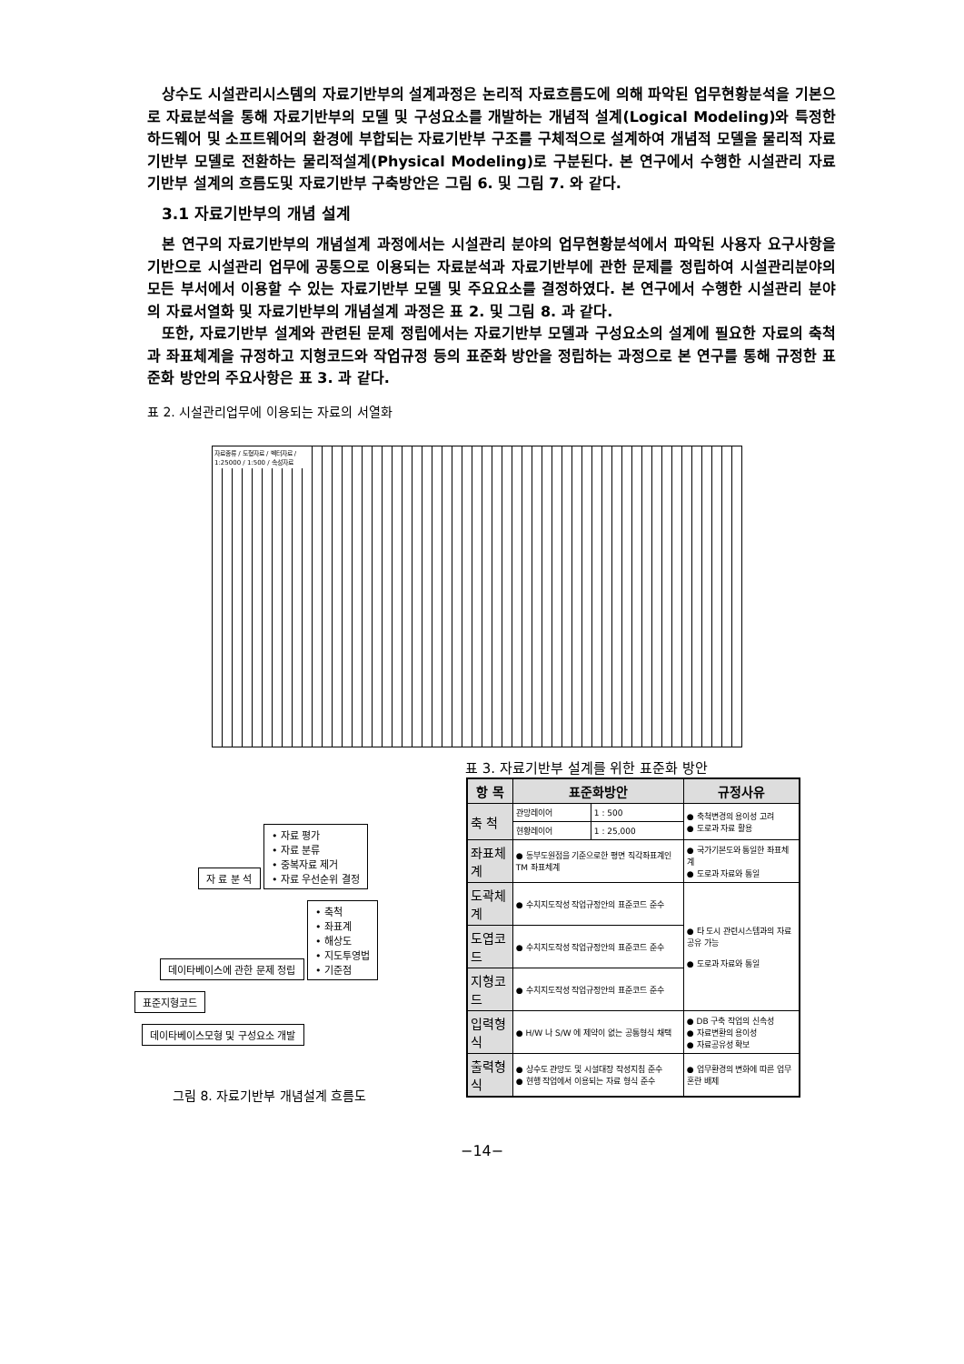상수도 시설관리시스템의 자료기반부의 설계과정은 논리적 자료흐름도에 의해 파악된 업무현황분석을 기본으로 자료분석을 통해 자료기반부의 모델 및 구성요소를 개발하는 개념적 설계(Logical Modeling)와 특정한 하드웨어 및 소프트웨어의 환경에 부합되는 자료기반부 구조를 구체적으로 설계하여 개념적 모델을 물리적 자료기반부 모델로 전환하는 물리적설계(Physical Modeling)로 구분된다. 본 연구에서 수행한 시설관리 자료기반부 설계의 흐름도및 자료기반부 구축방안은 그림 6. 및 그림 7. 와 같다.
3.1 자료기반부의 개념 설계
본 연구의 자료기반부의 개념설계 과정에서는 시설관리 분야의 업무현황분석에서 파악된 사용자 요구사항을 기반으로 시설관리 업무에 공통으로 이용되는 자료분석과 자료기반부에 관한 문제를 정립하여 시설관리분야의 모든 부서에서 이용할 수 있는 자료기반부 모델 및 주요요소를 결정하였다. 본 연구에서 수행한 시설관리 분야의 자료서열화 및 자료기반부의 개념설계 과정은 표 2. 및 그림 8. 과 같다.
또한, 자료기반부 설계와 관련된 문제 정립에서는 자료기반부 모델과 구성요소의 설계에 필요한 자료의 축척과 좌표체계을 규정하고 지형코드와 작업규정 등의 표준화 방안을 정립하는 과정으로 본 연구를 통해 규정한 표준화 방안의 주요사항은 표 3. 과 같다.
표 2. 시설관리업무에 이용되는 자료의 서열화
자료종류 / 도형자료 / 벡터자료 / 1:25000 / 1:500 / 속성자료
표 3. 자료기반부 설계를 위한 표준화 방안
| 항 목 | 표준화방안 | | 규정사유 |
| --- | --- | --- | --- |
| 축 척 | 관망레이어 | 1 : 500 | ● 축척변경의 용이성 고려 ● 도로과 자료 활용 |
| | 현황레이어 | 1 : 25,000 | |
| 좌표체계 | ● 동부도원점을 기준으로한 평면 직각좌표계인 TM 좌표체계 | | ● 국가기본도와 통일한 좌표체계 ● 도로과 자료와 통일 |
| 도곽체계 | ● 수치지도작성 작업규정안의 표준코드 준수 | | ● 타 도시 관련시스템과의 자료공유 가능 ● 도로과 자료와 통일 |
| 도엽코드 | ● 수치지도작성 작업규정안의 표준코드 준수 | | |
| 지형코드 | ● 수치지도작성 작업규정안의 표준코드 준수 | | |
| 입력형식 | ● H/W 나 S/W 에 제약이 없는 공통형식 채택 | | ● DB 구축 작업의 신속성 ● 자료변환의 용이성 ● 자료공유성 확보 |
| 출력형식 | ● 상수도 관망도 및 시설대장 작성지침 준수 ● 현행 작업에서 이용되는 자료 형식 준수 | | ● 업무환경의 변화에 따른 업무 혼란 배제 |
자 료 분 석 • 자료 평가
• 자료 분류
• 중복자료 제거
• 자료 우선순위 결정
데이타베이스에 관한 문제 정립 • 축척
• 좌표계
• 해상도
• 지도투영법
• 기준점
표준지형코드
데이타베이스모형 및 구성요소 개발
그림 8. 자료기반부 개념설계 흐름도
−14−